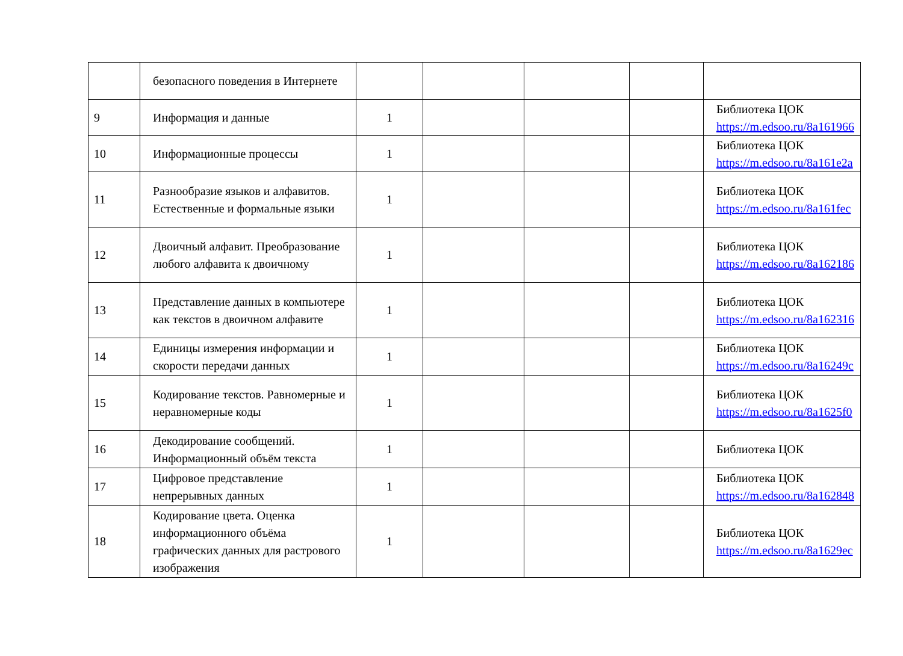| | безопасного поведения в Интернете | | | | | |
| 9 | Информация и данные | 1 | | | | Библиотека ЦОК https://m.edsoo.ru/8a161966 |
| 10 | Информационные процессы | 1 | | | | Библиотека ЦОК https://m.edsoo.ru/8a161e2a |
| 11 | Разнообразие языков и алфавитов. Естественные и формальные языки | 1 | | | | Библиотека ЦОК https://m.edsoo.ru/8a161fec |
| 12 | Двоичный алфавит. Преобразование любого алфавита к двоичному | 1 | | | | Библиотека ЦОК https://m.edsoo.ru/8a162186 |
| 13 | Представление данных в компьютере как текстов в двоичном алфавите | 1 | | | | Библиотека ЦОК https://m.edsoo.ru/8a162316 |
| 14 | Единицы измерения информации и скорости передачи данных | 1 | | | | Библиотека ЦОК https://m.edsoo.ru/8a16249c |
| 15 | Кодирование текстов. Равномерные и неравномерные коды | 1 | | | | Библиотека ЦОК https://m.edsoo.ru/8a1625f0 |
| 16 | Декодирование сообщений. Информационный объём текста | 1 | | | | Библиотека ЦОК |
| 17 | Цифровое представление непрерывных данных | 1 | | | | Библиотека ЦОК https://m.edsoo.ru/8a162848 |
| 18 | Кодирование цвета. Оценка информационного объёма графических данных для растрового изображения | 1 | | | | Библиотека ЦОК https://m.edsoo.ru/8a1629ec |